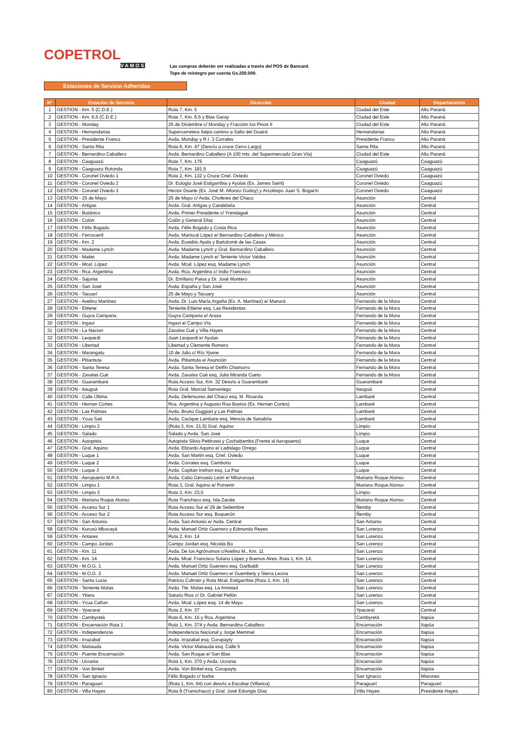COPETROL
VAMOS
Las compras deberán ser realizadas a través del POS de Bancard.
Tope de reintegro por cuenta Gs.250.000.
Estaciones de Servicio Adheridas
| Nº | Estación de Servicio | Dirección | Ciudad | Departamento |
| --- | --- | --- | --- | --- |
| 1 | GESTION - Km. 5 (C.D.E.) | Ruta 7, Km. 5 | Ciudad del Este | Alto Paraná |
| 2 | GESTION - Km. 6,5 (C.D.E.) | Ruta 7, Km. 6,5 y Blas Garay | Ciudad del Este | Alto Paraná |
| 3 | GESTION - Monday | 25 de Diciembre c/ Monday y Fracción los Pinos II | Ciudad del Este | Alto Paraná |
| 4 | GESTION - Hernandarias | Supercarretera Itaipú camino a Salto del Guairá | Hernandarias | Alto Paraná |
| 5 | GESTION - Presidente Franco | Avda. Monday y R.I. 3 Corrales | Presidente Franco | Alto Paraná |
| 6 | GESTION - Santa Rita | Ruta 6, Km. 47 (Desvío a cruce Cerro Largo) | Santa Rita | Alto Paraná |
| 7 | GESTION - Bernardino Caballero | Avda. Bernardino Caballero (A 100 mts. del Supermercado Gran Vía) | Ciudad del Este | Alto Paraná |
| 8 | GESTION - Caaguazú | Ruta 7, Km. 175 | Caaguazú | Caaguazú |
| 9 | GESTION - Caaguazu Rotonda | Ruta 7, Km. 181,5 | Caaguazú | Caaguazú |
| 10 | GESTION - Coronel Oviedo 1 | Ruta 2, Km. 132 y Cruce Cnel. Oviedo | Coronel Oviedo | Caaguazú |
| 11 | GESTION - Coronel Oviedo 2 | Dr. Eulogio José Estigarribia y Ayolas (Ex. James Saint) | Coronel Oviedo | Caaguazú |
| 12 | GESTION - Coronel Oviedo 3 | Hector Duarte (Ex. José M. Alfonzo Godoy) y Arzobispo Juan S. Bogarín | Coronel Oviedo | Caaguazú |
| 13 | GESTION - 25 de Mayo | 25 de Mayo c/ Avda. Choferes del Chaco | Asunción | Central |
| 14 | GESTION - Artigas | Avda. Gral. Artigas y Candelaria | Asunción | Central |
| 15 | GESTION - Botánico | Avda. Primer Presidente c/ Yrendagué | Asunción | Central |
| 16 | GESTION - Colón | Colón y General Díaz | Asunción | Central |
| 17 | GESTION - Félix Bogado | Avda. Félix Bogado y Costa Rica | Asunción | Central |
| 18 | GESTION - Ferrocarril | Avda. Mariscal López e/ Bernardino Caballero y México | Asunción | Central |
| 19 | GESTION - Km. 2 | Avda. Eusebio Ayala y Bartolomé de las Casas | Asunción | Central |
| 20 | GESTION - Madame Lynch | Avda. Madame Lynch y Gral. Bernardino Caballero | Asunción | Central |
| 21 | GESTION - Maitei | Avda. Madame Lynch e/ Teniente Victor Valdez | Asunción | Central |
| 22 | GESTION - Mcal. López | Avda. Mcal. López esq. Madame Lynch | Asunción | Central |
| 23 | GESTION - Rca. Argentina | Avda. Rca. Argentina c/ Indio Francisco | Asunción | Central |
| 24 | GESTION - Sajonia | Dr. Emiliano Paiva y Dr. José Montero | Asunción | Central |
| 25 | GESTION - San José | Avda. España y San José | Asunción | Central |
| 26 | GESTION - Tacuarí | 25 de Mayo y Tacuary | Asunción | Central |
| 27 | GESTION - Avelino Martinez | Avda. Dr. Luis María Argaña (Ex. A. Martínez) e/ Manorá | Fernando de la Mora | Central |
| 28 | GESTION - Ettiene | Teniente Ettiene esq. Las Residentas | Fernando de la Mora | Central |
| 29 | GESTION - Guyra Campana | Guyra Campana e/ Arasa | Fernando de la Mora | Central |
| 30 | GESTION - Ingavi | Ingavi e/ Campo Vía | Fernando de la Mora | Central |
| 31 | GESTION - La Nacion | Zavalas Cué y Villa Hayes | Fernando de la Mora | Central |
| 32 | GESTION - Leopardi | Juan Leopardi e/ Ayolas | Fernando de la Mora | Central |
| 33 | GESTION - Libertad | Libertad y Clemente Romero | Fernando de la Mora | Central |
| 34 | GESTION - Marangatu | 10 de Julio c/ Río Ypane | Fernando de la Mora | Central |
| 35 | GESTION - Pitiantuta | Avda. Pitiantuta e/ Asunción | Fernando de la Mora | Central |
| 36 | GESTION - Santa Teresa | Avda. Santa Teresa e/ Delfín Chamorro | Fernando de la Mora | Central |
| 37 | GESTION - Zavalas Cué | Avda. Zavalas Cué esq. Julia Miranda Cueto | Fernando de la Mora | Central |
| 38 | GESTION - Guarambare | Ruta Acceso Sur, Km. 32 Desvío a Guarambaré | Guarambaré | Central |
| 39 | GESTION - Itauguá | Ruta Gral. Marcial Samaniego | Itauguá | Central |
| 40 | GESTION - Calle Última | Avda. Defensores del Chaco esq. M. Rivarola | Lambaré | Central |
| 41 | GESTION - Hernan Cortes | Rca. Argentina y Augusto Roa Bastos (Ex. Hernan Cortes) | Lambaré | Central |
| 42 | GESTION - Las Palmas | Avda. Bruno Guggiari y Las Palmas | Lambaré | Central |
| 43 | GESTION - Ycua Sati | Avda. Cacique Lambare esq. Mencia de Sanabria | Lambaré | Central |
| 44 | GESTION - Limpio 2 | (Ruta 3, Km. 21,5) Gral. Aquino | Limpio | Central |
| 45 | GESTION - Salado | Salado y Avda. San José | Limpio | Central |
| 46 | GESTION - Autopista | Autopista Silvio Pettirossi y Cochabamba (Frente al Aeropuerto) | Luque | Central |
| 47 | GESTION - Gral. Aquino | Avda. Elizardo Aquino e/ Ladislago Orrego | Luque | Central |
| 48 | GESTION - Luque 1 | Avda. San Martin esq. Cnel. Oviedo | Luque | Central |
| 49 | GESTION - Luque 2 | Avda. Corrales esq. Camboriu | Luque | Central |
| 50 | GESTION - Luque 3 | Avda. Capitan Insfran esq. La Paz | Luque | Central |
| 51 | GESTION - Aeropuerto M.R.A. | Avda. Cabo Gervasio León e/ Mburucuya | Mariano Roque Alonso | Central |
| 52 | GESTION - Limpio 1 | Ruta 3, Gral. Aquino e/ Porvenir | Mariano Roque Alonso | Central |
| 53 | GESTION - Limpio 3 | Ruta 3, Km. 23,5 | Limpio | Central |
| 54 | GESTION - Mariano Roque Alonso | Ruta Tranchaco esq. Isla Zarate | Mariano Roque Alonso | Central |
| 55 | GESTION - Acceso Sur 1 | Ruta Acceso Sur e/ 29 de Setiembre | Ñemby | Central |
| 56 | GESTION - Acceso Sur 2 | Ruta Acceso Sur esq. Boquerón | Ñemby | Central |
| 57 | GESTION - San Antonio | Avda. San Antonio e/ Avda. Central | San Antonio | Central |
| 58 | GESTION - Kurusú Mbocayá | Avda. Manuel Ortiz Guerrero y Edmundo Reyes | San Lorenzo | Central |
| 59 | GESTION - Antares | Ruta 2, Km. 14 | San Lorenzo | Central |
| 60 | GESTION - Campo Jordan | Campo Jordan esq. Nicolás Bo | San Lorenzo | Central |
| 61 | GESTION - Km. 11 | Avda. De los Agrónomos c/Avelino M., Km. 11 | San Lorenzo | Central |
| 62 | GESTION - Km. 14 | Avda. Mcal. Francisco Solano López y Buenos Aires. Ruta 1, Km. 14. | San Lorenzo | Central |
| 63 | GESTION - M.O.G. 1 | Avda. Manuel Ortiz Guerrero esq. Garibaldi | San Lorenzo | Central |
| 64 | GESTION - M.O.G. 2 | Avda. Manuel Ortiz Guerrero e/ Guembety y Sierra Leona | San Lorenzo | Central |
| 65 | GESTION - Santa Lucia | Patricio Colmán y Ruta Mcal. Estigarribia (Ruta 2, Km. 14) | San Lorenzo | Central |
| 66 | GESTION - Teniente Molas | Avda. Tte. Molas esq. La Amistad | San Lorenzo | Central |
| 67 | GESTION - Ybera | Saturio Rios c/ Dr. Gabriel Pellón | San Lorenzo | Central |
| 68 | GESTION - Ycua Cañon | Avda. Mcal. López esq. 14 de Mayo | San Lorenzo | Central |
| 69 | GESTION - Ypacarai | Ruta 2, Km. 37 | Ypacaraí | Central |
| 70 | GESTION - Cambyretá | Ruta 6, Km. 15 y Rca. Argentina | Cambyretá | Itapúa |
| 71 | GESTION - Encarnación Ruta 1 | Ruta 1, Km. 374 y Avda. Bernardino Caballero | Encarnación | Itapúa |
| 72 | GESTION - Independencia | Independencia Nacional y Jorge Memmel | Encarnación | Itapúa |
| 73 | GESTION - Irrazabal | Avda. Irrazabal esq. Curupayty | Encarnación | Itapúa |
| 74 | GESTION - Matiauda | Avda. Victor Matiauda esq. Calle 5 | Encarnación | Itapúa |
| 75 | GESTION - Puente Encarnación | Avda. San Roque e/ San Blas | Encarnación | Itapúa |
| 76 | GESTION - Ucrania | Ruta 1, Km. 370 y Avda. Ucrania | Encarnación | Itapúa |
| 77 | GESTION - Von Binkel | Avda. Von Binkel esq. Curupayty | Encarnación | Itapúa |
| 78 | GESTION - San Ignacio | Félix Bogado c/ Iturbe | San Ignacio | Misiones |
| 79 | GESTION - Paraguarí | (Ruta 1, Km. 64) con desvío a Escobar (Villarica) | Paraguarí | Paraguarí |
| 80 | GESTION - Villa Hayes | Ruta 9 (Transchaco) y Gral. José Eduvigis Díaz | Villa Hayes | Presidente Hayes |